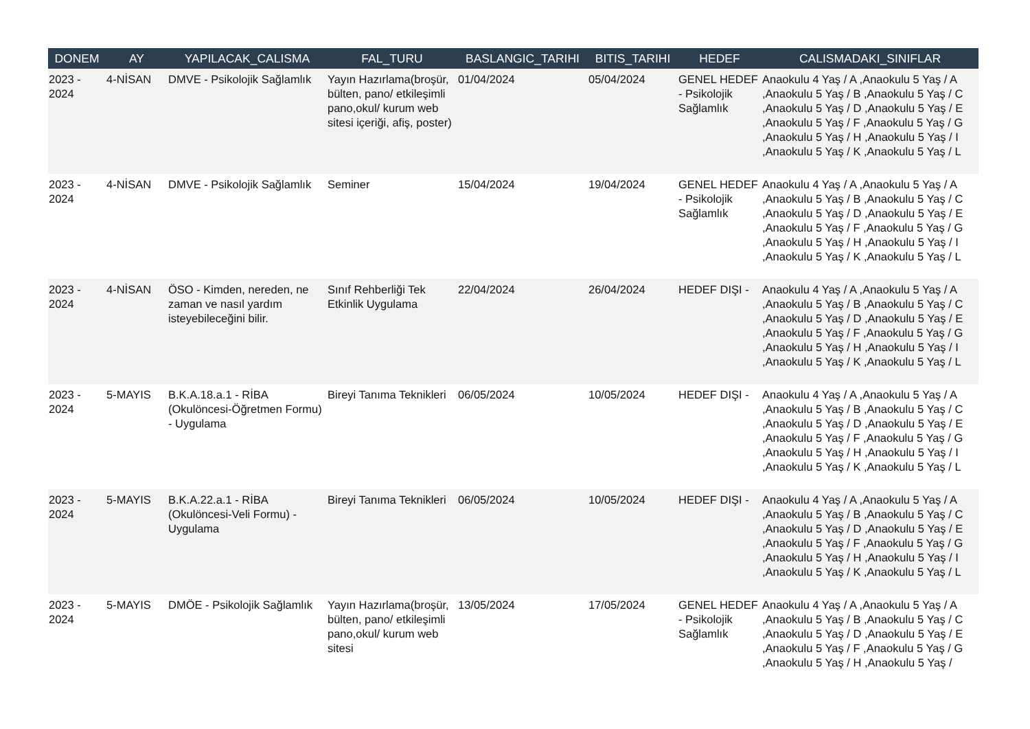| DONEM | AY | YAPILACAK_CALISMA | FAL_TURU | BASLANGIC_TARIHI | BITIS_TARIHI | HEDEF | CALISMADAKI_SINIFLAR |
| --- | --- | --- | --- | --- | --- | --- | --- |
| 2023 - 2024 | 4-NİSAN | DMVE - Psikolojik Sağlamlık | Yayın Hazırlama(broşür, bülten, pano/ etkileşimli pano,okul/ kurum web sitesi içeriği, afiş, poster) | 01/04/2024 | 05/04/2024 | GENEL HEDEF - Psikolojik Sağlamlık | Anaokulu 4 Yaş / A ,Anaokulu 5 Yaş / A ,Anaokulu 5 Yaş / B ,Anaokulu 5 Yaş / C ,Anaokulu 5 Yaş / D ,Anaokulu 5 Yaş / E ,Anaokulu 5 Yaş / F ,Anaokulu 5 Yaş / G ,Anaokulu 5 Yaş / H ,Anaokulu 5 Yaş / I ,Anaokulu 5 Yaş / K ,Anaokulu 5 Yaş / L |
| 2023 - 2024 | 4-NİSAN | DMVE - Psikolojik Sağlamlık | Seminer | 15/04/2024 | 19/04/2024 | GENEL HEDEF - Psikolojik Sağlamlık | Anaokulu 4 Yaş / A ,Anaokulu 5 Yaş / A ,Anaokulu 5 Yaş / B ,Anaokulu 5 Yaş / C ,Anaokulu 5 Yaş / D ,Anaokulu 5 Yaş / E ,Anaokulu 5 Yaş / F ,Anaokulu 5 Yaş / G ,Anaokulu 5 Yaş / H ,Anaokulu 5 Yaş / I ,Anaokulu 5 Yaş / K ,Anaokulu 5 Yaş / L |
| 2023 - 2024 | 4-NİSAN | ÖSO - Kimden, nereden, ne zaman ve nasıl yardım isteyebileceğini bilir. | Sınıf Rehberliği Tek Etkinlik Uygulama | 22/04/2024 | 26/04/2024 | HEDEF DIŞI - | Anaokulu 4 Yaş / A ,Anaokulu 5 Yaş / A ,Anaokulu 5 Yaş / B ,Anaokulu 5 Yaş / C ,Anaokulu 5 Yaş / D ,Anaokulu 5 Yaş / E ,Anaokulu 5 Yaş / F ,Anaokulu 5 Yaş / G ,Anaokulu 5 Yaş / H ,Anaokulu 5 Yaş / I ,Anaokulu 5 Yaş / K ,Anaokulu 5 Yaş / L |
| 2023 - 2024 | 5-MAYIS | B.K.A.18.a.1 - RİBA (Okulöncesi-Öğretmen Formu) - Uygulama | Bireyi Tanıma Teknikleri | 06/05/2024 | 10/05/2024 | HEDEF DIŞI - | Anaokulu 4 Yaş / A ,Anaokulu 5 Yaş / A ,Anaokulu 5 Yaş / B ,Anaokulu 5 Yaş / C ,Anaokulu 5 Yaş / D ,Anaokulu 5 Yaş / E ,Anaokulu 5 Yaş / F ,Anaokulu 5 Yaş / G ,Anaokulu 5 Yaş / H ,Anaokulu 5 Yaş / I ,Anaokulu 5 Yaş / K ,Anaokulu 5 Yaş / L |
| 2023 - 2024 | 5-MAYIS | B.K.A.22.a.1 - RİBA (Okulöncesi-Veli Formu) - Uygulama | Bireyi Tanıma Teknikleri | 06/05/2024 | 10/05/2024 | HEDEF DIŞI - | Anaokulu 4 Yaş / A ,Anaokulu 5 Yaş / A ,Anaokulu 5 Yaş / B ,Anaokulu 5 Yaş / C ,Anaokulu 5 Yaş / D ,Anaokulu 5 Yaş / E ,Anaokulu 5 Yaş / F ,Anaokulu 5 Yaş / G ,Anaokulu 5 Yaş / H ,Anaokulu 5 Yaş / I ,Anaokulu 5 Yaş / K ,Anaokulu 5 Yaş / L |
| 2023 - 2024 | 5-MAYIS | DMÖE - Psikolojik Sağlamlık | Yayın Hazırlama(broşür, bülten, pano/ etkileşimli pano,okul/ kurum web sitesi | 13/05/2024 | 17/05/2024 | GENEL HEDEF - Psikolojik Sağlamlık | Anaokulu 4 Yaş / A ,Anaokulu 5 Yaş / A ,Anaokulu 5 Yaş / B ,Anaokulu 5 Yaş / C ,Anaokulu 5 Yaş / D ,Anaokulu 5 Yaş / E ,Anaokulu 5 Yaş / F ,Anaokulu 5 Yaş / G ,Anaokulu 5 Yaş / H ,Anaokulu 5 Yaş / |